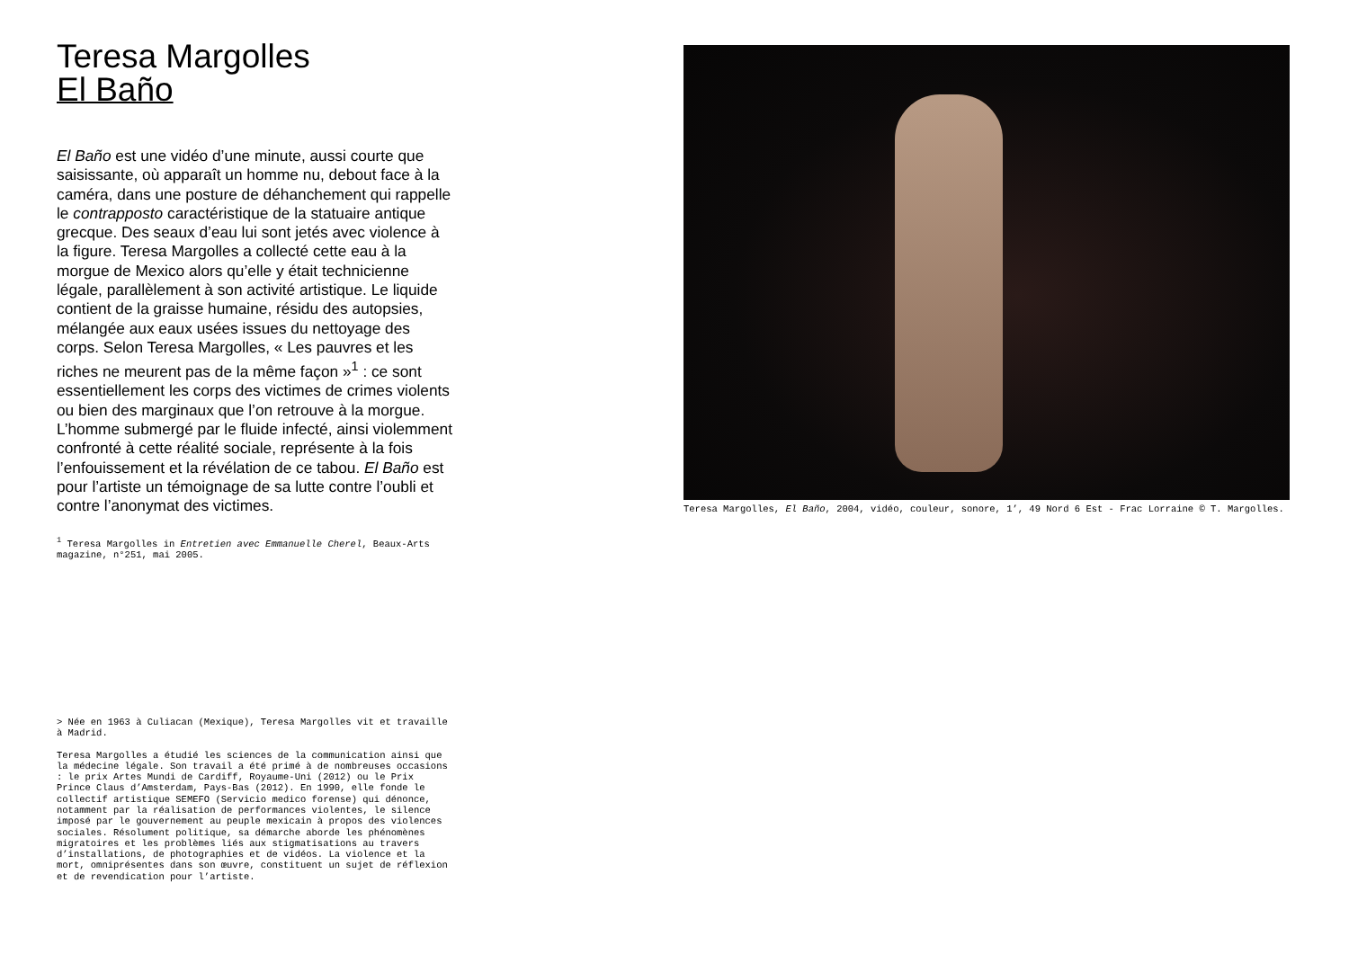Teresa Margolles
El Baño
El Baño est une vidéo d’une minute, aussi courte que saisissante, où apparaît un homme nu, debout face à la caméra, dans une posture de déhanchement qui rappelle le contrapposto caractéristique de la statuaire antique grecque. Des seaux d’eau lui sont jetés avec violence à la figure. Teresa Margolles a collecté cette eau à la morgue de Mexico alors qu’elle y était technicienne légale, parallèlement à son activité artistique. Le liquide contient de la graisse humaine, résidu des autopsies, mélangée aux eaux usées issues du nettoyage des corps. Selon Teresa Margolles, « Les pauvres et les riches ne meurent pas de la même façon »<sup>1</sup> : ce sont essentiellement les corps des victimes de crimes violents ou bien des marginaux que l’on retrouve à la morgue. L’homme submergé par le fluide infecté, ainsi violemment confronté à cette réalité sociale, représente à la fois l’enfouissement et la révélation de ce tabou. El Baño est pour l’artiste un témoignage de sa lutte contre l’oubli et contre l’anonymat des victimes.
<sup>1</sup> Teresa Margolles in Entretien avec Emmanuelle Cherel, Beaux-Arts magazine, n°251, mai 2005.
> Née en 1963 à Culiacan (Mexique), Teresa Margolles vit et travaille à Madrid.
Teresa Margolles a étudié les sciences de la communication ainsi que la médecine légale. Son travail a été primé à de nombreuses occasions : le prix Artes Mundi de Cardiff, Royaume-Uni (2012) ou le Prix Prince Claus d’Amsterdam, Pays-Bas (2012). En 1990, elle fonde le collectif artistique SEMEFO (Servicio medico forense) qui dénonce, notamment par la réalisation de performances violentes, le silence imposé par le gouvernement au peuple mexicain à propos des violences sociales. Résolument politique, sa démarche aborde les phénomènes migratoires et les problèmes liés aux stigmatisations au travers d’installations, de photographies et de vidéos. La violence et la mort, omniprésentes dans son œuvre, constituent un sujet de réflexion et de revendication pour l’artiste.
Teresa Margolles, El Baño, 2004, vidéo, couleur, sonore, 1’, 49 Nord 6 Est - Frac Lorraine © T. Margolles.